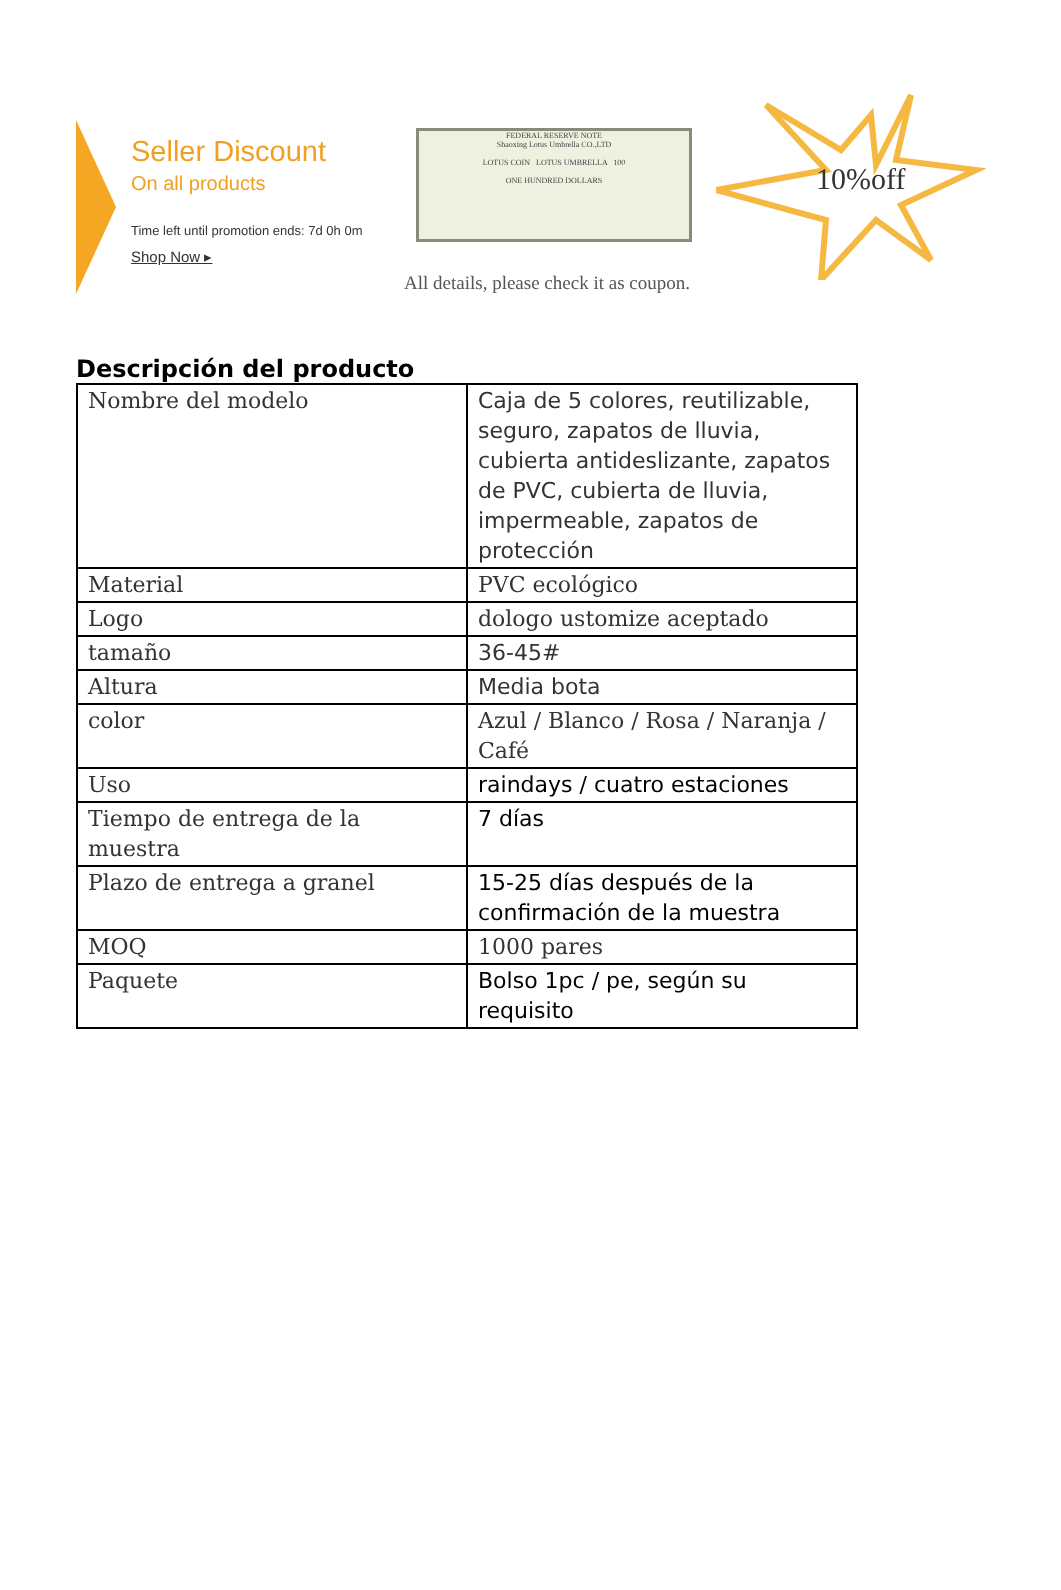Seller Discount
On all products
Time left until promotion ends: 7d 0h 0m
Shop Now ▸
FEDERAL RESERVE NOTE
Shaoxing Lotus Umbrella CO.,LTD
LOTUS COIN LOTUS UMBRELLA 100
ONE HUNDRED DOLLARS
10%off
All details, please check it as coupon.
Descripción del producto
| Nombre del modelo | Caja de 5 colores, reutilizable, seguro, zapatos de lluvia, cubierta antideslizante, zapatos de PVC, cubierta de lluvia, impermeable, zapatos de protección |
| Material | PVC ecológico |
| Logo | dologo ustomize aceptado |
| tamaño | 36-45# |
| Altura | Media bota |
| color | Azul / Blanco / Rosa / Naranja / Café |
| Uso | raindays / cuatro estaciones |
| Tiempo de entrega de la muestra | 7 días |
| Plazo de entrega a granel | 15-25 días después de la confirmación de la muestra |
| MOQ | 1000 pares |
| Paquete | Bolso 1pc / pe, según su requisito |